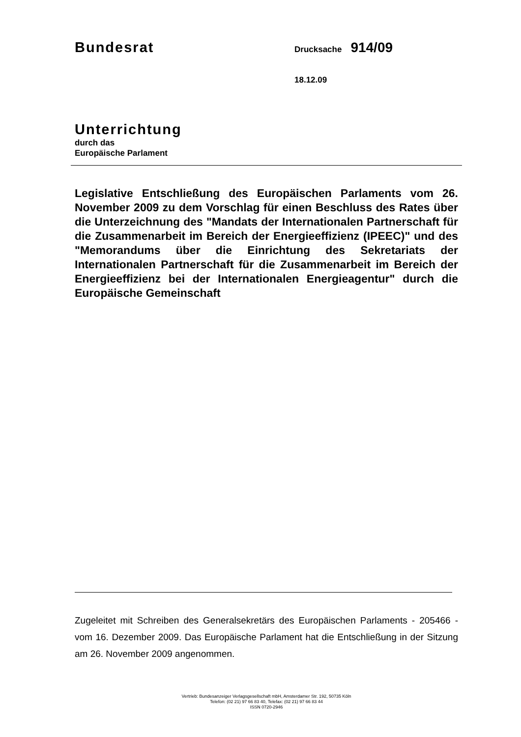Bundesrat
Drucksache 914/09
18.12.09
Unterrichtung
durch das
Europäische Parlament
Legislative Entschließung des Europäischen Parlaments vom 26. November 2009 zu dem Vorschlag für einen Beschluss des Rates über die Unterzeichnung des "Mandats der Internationalen Partnerschaft für die Zusammenarbeit im Bereich der Energieeffizienz (IPEEC)" und des "Memorandums über die Einrichtung des Sekretariats der Internationalen Partnerschaft für die Zusammenarbeit im Bereich der Energieeffizienz bei der Internationalen Energieagentur" durch die Europäische Gemeinschaft
Zugeleitet mit Schreiben des Generalsekretärs des Europäischen Parlaments - 205466 - vom 16. Dezember 2009. Das Europäische Parlament hat die Entschließung in der Sitzung am 26. November 2009 angenommen.
Vertrieb: Bundesanzeiger Verlagsgesellschaft mbH, Amsterdamer Str. 192, 50735 Köln
Telefon: (02 21) 97 66 83 40, Telefax: (02 21) 97 66 83 44
ISSN 0720-2946